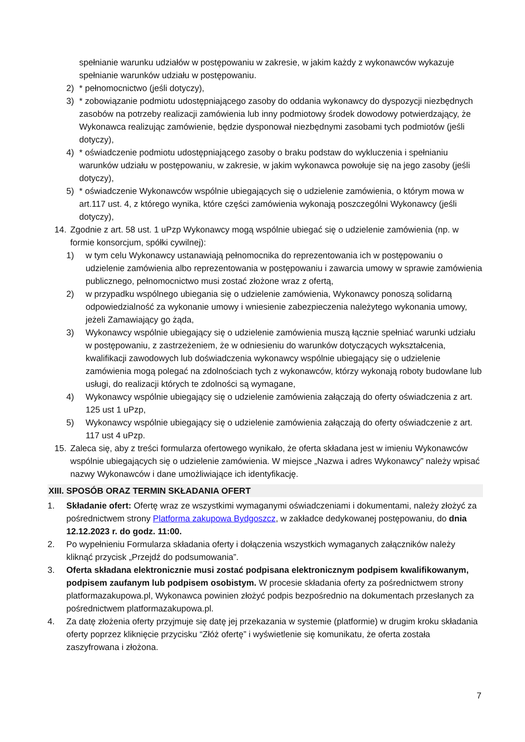spełnianie warunku udziałów w postępowaniu w zakresie, w jakim każdy z wykonawców wykazuje spełnianie warunków udziału w postępowaniu.
2) * pełnomocnictwo (jeśli dotyczy),
3) * zobowiązanie podmiotu udostępniającego zasoby do oddania wykonawcy do dyspozycji niezbędnych zasobów na potrzeby realizacji zamówienia lub inny podmiotowy środek dowodowy potwierdzający, że Wykonawca realizując zamówienie, będzie dysponował niezbędnymi zasobami tych podmiotów (jeśli dotyczy),
4) * oświadczenie podmiotu udostępniającego zasoby o braku podstaw do wykluczenia i spełnianiu warunków udziału w postępowaniu, w zakresie, w jakim wykonawca powołuje się na jego zasoby (jeśli dotyczy),
5) * oświadczenie Wykonawców wspólnie ubiegających się o udzielenie zamówienia, o którym mowa w art.117 ust. 4, z którego wynika, które części zamówienia wykonają poszczególni Wykonawcy (jeśli dotyczy),
14. Zgodnie z art. 58 ust. 1 uPzp Wykonawcy mogą wspólnie ubiegać się o udzielenie zamówienia (np. w formie konsorcjum, spółki cywilnej):
1) w tym celu Wykonawcy ustanawiają pełnomocnika do reprezentowania ich w postępowaniu o udzielenie zamówienia albo reprezentowania w postępowaniu i zawarcia umowy w sprawie zamówienia publicznego, pełnomocnictwo musi zostać złożone wraz z ofertą,
2) w przypadku wspólnego ubiegania się o udzielenie zamówienia, Wykonawcy ponoszą solidarną odpowiedzialność za wykonanie umowy i wniesienie zabezpieczenia należytego wykonania umowy, jeżeli Zamawiający go żąda,
3) Wykonawcy wspólnie ubiegający się o udzielenie zamówienia muszą łącznie spełniać warunki udziału w postępowaniu, z zastrzeżeniem, że w odniesieniu do warunków dotyczących wykształcenia, kwalifikacji zawodowych lub doświadczenia wykonawcy wspólnie ubiegający się o udzielenie zamówienia mogą polegać na zdolnościach tych z wykonawców, którzy wykonają roboty budowlane lub usługi, do realizacji których te zdolności są wymagane,
4) Wykonawcy wspólnie ubiegający się o udzielenie zamówienia załączają do oferty oświadczenia z art. 125 ust 1 uPzp,
5) Wykonawcy wspólnie ubiegający się o udzielenie zamówienia załączają do oferty oświadczenie z art. 117 ust 4 uPzp.
15. Zaleca się, aby z treści formularza ofertowego wynikało, że oferta składana jest w imieniu Wykonawców wspólnie ubiegających się o udzielenie zamówienia. W miejsce „Nazwa i adres Wykonawcy” należy wpisać nazwy Wykonawców i dane umożliwiające ich identyfikację.
XIII. SPOSÓB ORAZ TERMIN SKŁADANIA OFERT
1. Składanie ofert: Ofertę wraz ze wszystkimi wymaganymi oświadczeniami i dokumentami, należy złożyć za pośrednictwem strony Platforma zakupowa Bydgoszcz, w zakładce dedykowanej postępowaniu, do dnia 12.12.2023 r. do godz. 11:00.
2. Po wypełnieniu Formularza składania oferty i dołączenia wszystkich wymaganych załączników należy kliknąć przycisk „Przejdź do podsumowania”.
3. Oferta składana elektronicznie musi zostać podpisana elektronicznym podpisem kwalifikowanym, podpisem zaufanym lub podpisem osobistym. W procesie składania oferty za pośrednictwem strony platformazakupowa.pl, Wykonawca powinien złożyć podpis bezpośrednio na dokumentach przesłanych za pośrednictwem platformazakupowa.pl.
4. Za datę złożenia oferty przyjmuje się datę jej przekazania w systemie (platformie) w drugim kroku składania oferty poprzez kliknięcie przycisku “Złóż ofertę” i wyświetlenie się komunikatu, że oferta została zaszyfrowana i złożona.
7